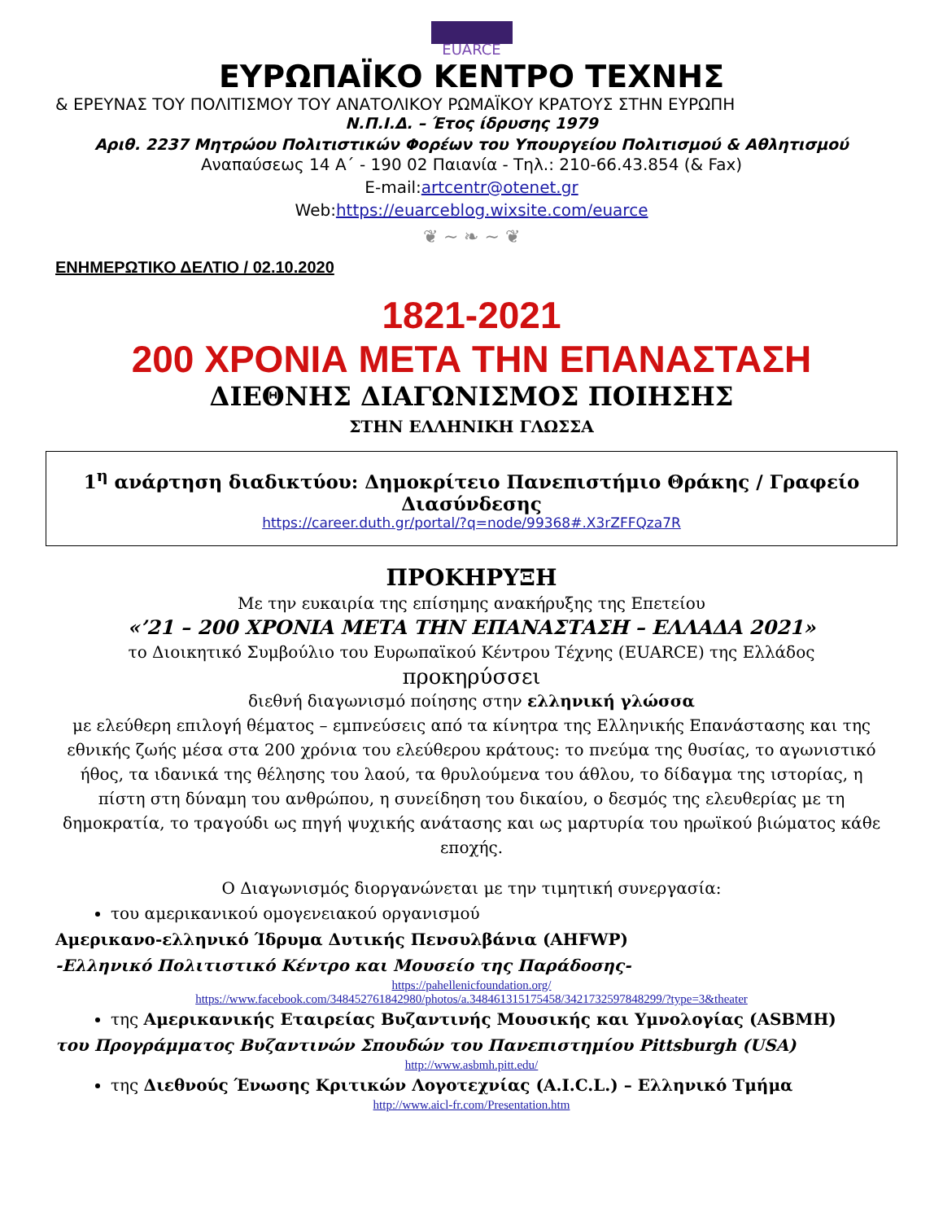EUARCE
ΕΥΡΩΠΑΪΚΟ ΚΕΝΤΡΟ ΤΕΧΝΗΣ
& ΕΡΕΥΝΑΣ ΤΟΥ ΠΟΛΙΤΙΣΜΟΥ ΤΟΥ ΑΝΑΤΟΛΙΚΟΥ ΡΩΜΑΪΚΟΥ ΚΡΑΤΟΥΣ ΣΤΗΝ ΕΥΡΩΠΗ
Ν.Π.Ι.Δ. – Έτος ίδρυσης 1979
Αριθ. 2237 Μητρώου Πολιτιστικών Φορέων του Υπουργείου Πολιτισμού & Αθλητισμού
Αναπαύσεως 14 Α΄ - 190 02 Παιανία - Τηλ.: 210-66.43.854 (& Fax)
E-mail:artcentr@otenet.gr
Web:https://euarceblog.wixsite.com/euarce
❦ ~ ❧ ~ ❦
ΕΝΗΜΕΡΩΤΙΚΟ ΔΕΛΤΙΟ / 02.10.2020
1821-2021
200 ΧΡΟΝΙΑ ΜΕΤΑ ΤΗΝ ΕΠΑΝΑΣΤΑΣΗ
ΔΙΕΘΝΗΣ ΔΙΑΓΩΝΙΣΜΟΣ ΠΟΙΗΣΗΣ
ΣΤΗΝ ΕΛΛΗΝΙΚΗ ΓΛΩΣΣΑ
1<sup>η</sup> ανάρτηση διαδικτύου: Δημοκρίτειο Πανεπιστήμιο Θράκης / Γραφείο Διασύνδεσης
https://career.duth.gr/portal/?q=node/99368#.X3rZFFQza7R
ΠΡΟΚΗΡΥΞΗ
Με την ευκαιρία της επίσημης ανακήρυξης της Επετείου
«’21 – 200 ΧΡΟΝΙΑ ΜΕΤΑ ΤΗΝ ΕΠΑΝΑΣΤΑΣΗ – ΕΛΛΑΔΑ 2021»
το Διοικητικό Συμβούλιο του Ευρωπαϊκού Κέντρου Τέχνης (EUARCE) της Ελλάδος
προκηρύσσει
διεθνή διαγωνισμό ποίησης στην ελληνική γλώσσα
με ελεύθερη επιλογή θέματος – εμπνεύσεις από τα κίνητρα της Ελληνικής Επανάστασης και της εθνικής ζωής μέσα στα 200 χρόνια του ελεύθερου κράτους: το πνεύμα της θυσίας, το αγωνιστικό ήθος, τα ιδανικά της θέλησης του λαού, τα θρυλούμενα του άθλου, το δίδαγμα της ιστορίας, η πίστη στη δύναμη του ανθρώπου, η συνείδηση του δικαίου, ο δεσμός της ελευθερίας με τη δημοκρατία, το τραγούδι ως πηγή ψυχικής ανάτασης και ως μαρτυρία του ηρωϊκού βιώματος κάθε εποχής.
Ο Διαγωνισμός διοργανώνεται με την τιμητική συνεργασία:
του αμερικανικού ομογενειακού οργανισμού
Αμερικανο-ελληνικό Ίδρυμα Δυτικής Πενσυλβάνια (AHFWP)
-Ελληνικό Πολιτιστικό Κέντρο και Μουσείο της Παράδοσης-
https://pahellenicfoundation.org/
https://www.facebook.com/348452761842980/photos/a.348461315175458/3421732597848299/?type=3&theater
της Αμερικανικής Εταιρείας Βυζαντινής Μουσικής και Υμνολογίας (ASBMH)
του Προγράμματος Βυζαντινών Σπουδών του Πανεπιστημίου Pittsburgh (USA)
http://www.asbmh.pitt.edu/
της Διεθνούς Ένωσης Κριτικών Λογοτεχνίας (A.I.C.L.) – Ελληνικό Τμήμα
http://www.aicl-fr.com/Presentation.htm